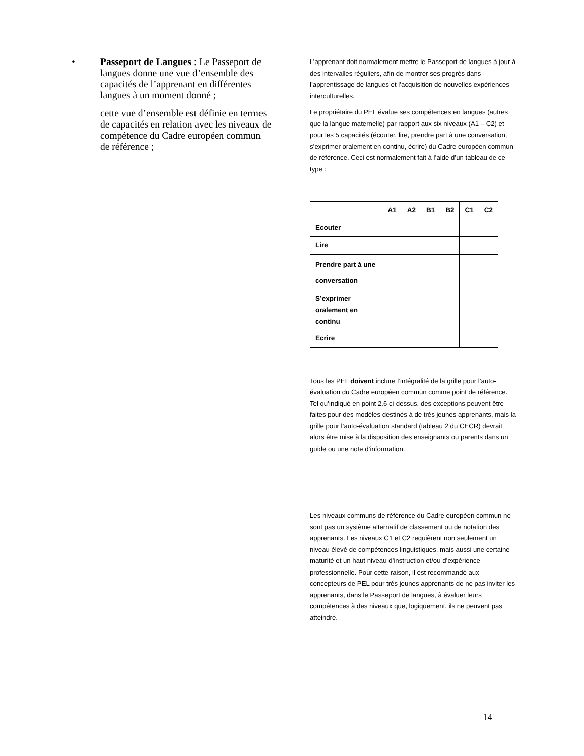• Passeport de Langues : Le Passeport de langues donne une vue d’ensemble des capacités de l’apprenant en différentes langues à un moment donné ;
cette vue d’ensemble est définie en termes de capacités en relation avec les niveaux de compétence du Cadre européen commun de référence ;
L’apprenant doit normalement mettre le Passeport de langues à jour à des intervalles réguliers, afin de montrer ses progrès dans l’apprentissage de langues et l’acquisition de nouvelles expériences interculturelles.
Le propriétaire du PEL évalue ses compétences en langues (autres que la langue maternelle) par rapport aux six niveaux (A1 – C2) et pour les 5 capacités (écouter, lire, prendre part à une conversation, s’exprimer oralement en continu, écrire) du Cadre européen commun de référence. Ceci est normalement fait à l’aide d’un tableau de ce type :
| | A1 | A2 | B1 | B2 | C1 | C2 |
| --- | --- | --- | --- | --- | --- | --- |
| Ecouter | | | | | | |
| Lire | | | | | | |
| Prendre part à une conversation | | | | | | |
| S’exprimer oralement en continu | | | | | | |
| Ecrire | | | | | | |
Tous les PEL doivent inclure l’intégralité de la grille pour l’auto-évaluation du Cadre européen commun comme point de référence. Tel qu’indiqué en point 2.6 ci-dessus, des exceptions peuvent être faites pour des modèles destinés à de très jeunes apprenants, mais la grille pour l’auto-évaluation standard (tableau 2 du CECR) devrait alors être mise à la disposition des enseignants ou parents dans un guide ou une note d’information.
Les niveaux communs de référence du Cadre européen commun ne sont pas un système alternatif de classement ou de notation des apprenants. Les niveaux C1 et C2 requièrent non seulement un niveau élevé de compétences linguistiques, mais aussi une certaine maturité et un haut niveau d’instruction et/ou d’expérience professionnelle. Pour cette raison, il est recommandé aux concepteurs de PEL pour très jeunes apprenants de ne pas inviter les apprenants, dans le Passeport de langues, à évaluer leurs compétences à des niveaux que, logiquement, ils ne peuvent pas atteindre.
14